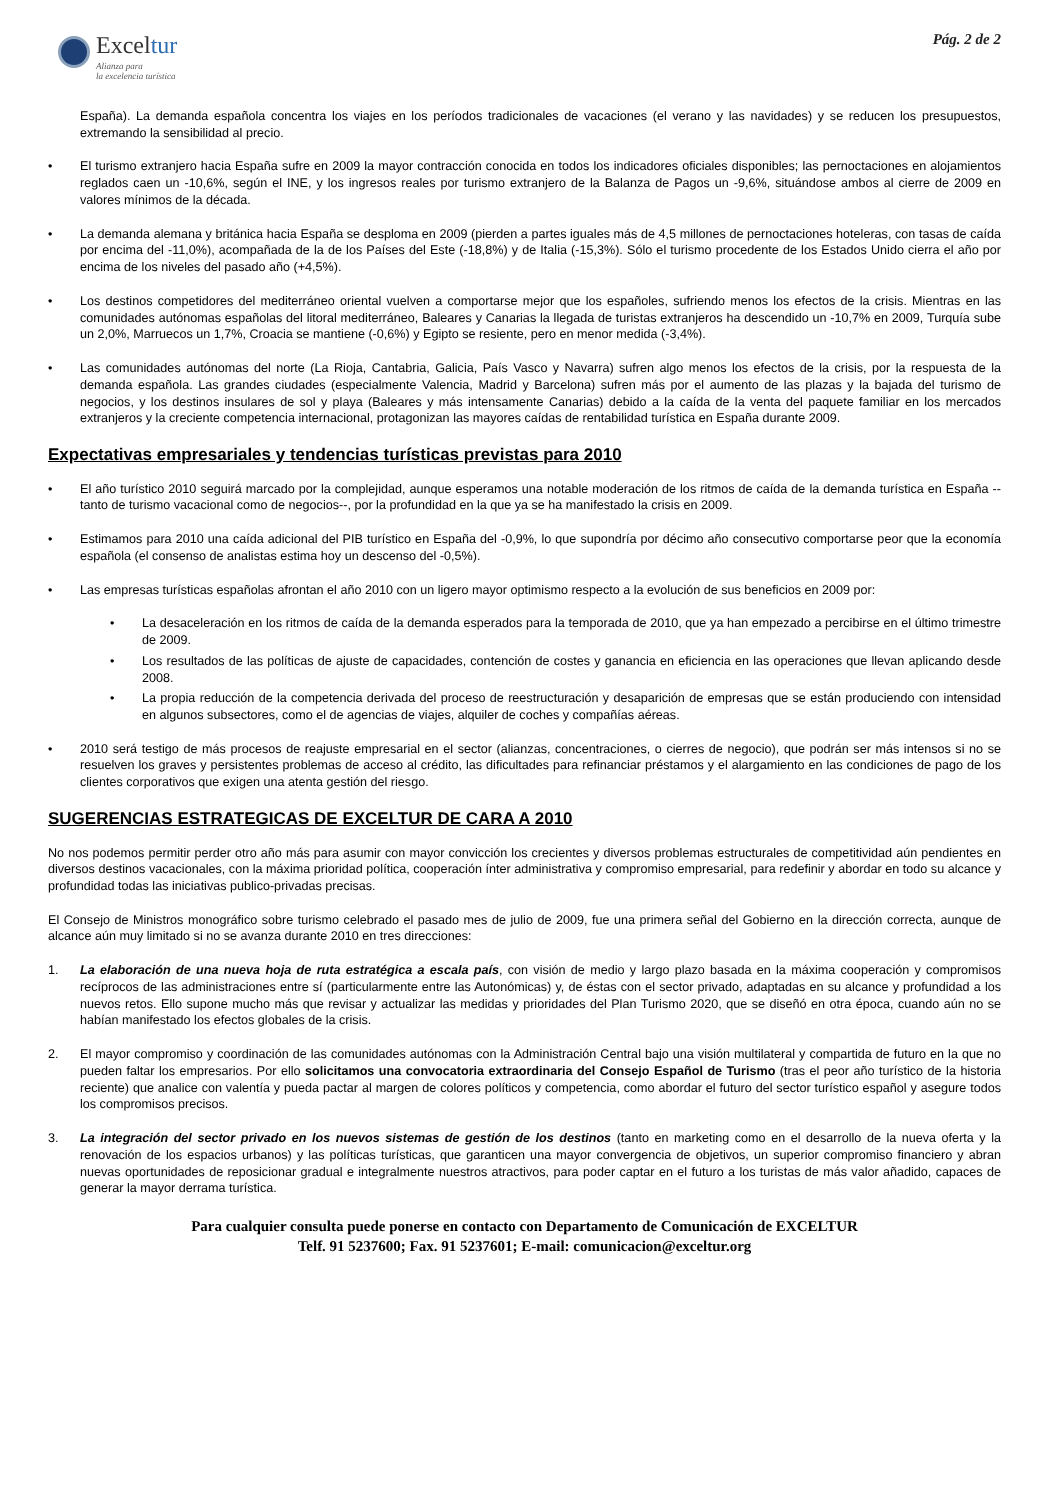Exceltur
Alianza para
la excelencia turística
Pág. 2 de 2
España). La demanda española concentra los viajes en los períodos tradicionales de vacaciones (el verano y las navidades) y se reducen los presupuestos, extremando la sensibilidad al precio.
• El turismo extranjero hacia España sufre en 2009 la mayor contracción conocida en todos los indicadores oficiales disponibles; las pernoctaciones en alojamientos reglados caen un -10,6%, según el INE, y los ingresos reales por turismo extranjero de la Balanza de Pagos un -9,6%, situándose ambos al cierre de 2009 en valores mínimos de la década.
• La demanda alemana y británica hacia España se desploma en 2009 (pierden a partes iguales más de 4,5 millones de pernoctaciones hoteleras, con tasas de caída por encima del -11,0%), acompañada de la de los Países del Este (-18,8%) y de Italia (-15,3%). Sólo el turismo procedente de los Estados Unido cierra el año por encima de los niveles del pasado año (+4,5%).
• Los destinos competidores del mediterráneo oriental vuelven a comportarse mejor que los españoles, sufriendo menos los efectos de la crisis. Mientras en las comunidades autónomas españolas del litoral mediterráneo, Baleares y Canarias la llegada de turistas extranjeros ha descendido un -10,7% en 2009, Turquía sube un 2,0%, Marruecos un 1,7%, Croacia se mantiene (-0,6%) y Egipto se resiente, pero en menor medida (-3,4%).
• Las comunidades autónomas del norte (La Rioja, Cantabria, Galicia, País Vasco y Navarra) sufren algo menos los efectos de la crisis, por la respuesta de la demanda española. Las grandes ciudades (especialmente Valencia, Madrid y Barcelona) sufren más por el aumento de las plazas y la bajada del turismo de negocios, y los destinos insulares de sol y playa (Baleares y más intensamente Canarias) debido a la caída de la venta del paquete familiar en los mercados extranjeros y la creciente competencia internacional, protagonizan las mayores caídas de rentabilidad turística en España durante 2009.
Expectativas empresariales y tendencias turísticas previstas para 2010
• El año turístico 2010 seguirá marcado por la complejidad, aunque esperamos una notable moderación de los ritmos de caída de la demanda turística en España --tanto de turismo vacacional como de negocios--, por la profundidad en la que ya se ha manifestado la crisis en 2009.
• Estimamos para 2010 una caída adicional del PIB turístico en España del -0,9%, lo que supondría por décimo año consecutivo comportarse peor que la economía española (el consenso de analistas estima hoy un descenso del -0,5%).
• Las empresas turísticas españolas afrontan el año 2010 con un ligero mayor optimismo respecto a la evolución de sus beneficios en 2009 por:
• La desaceleración en los ritmos de caída de la demanda esperados para la temporada de 2010, que ya han empezado a percibirse en el último trimestre de 2009.
• Los resultados de las políticas de ajuste de capacidades, contención de costes y ganancia en eficiencia en las operaciones que llevan aplicando desde 2008.
• La propia reducción de la competencia derivada del proceso de reestructuración y desaparición de empresas que se están produciendo con intensidad en algunos subsectores, como el de agencias de viajes, alquiler de coches y compañías aéreas.
• 2010 será testigo de más procesos de reajuste empresarial en el sector (alianzas, concentraciones, o cierres de negocio), que podrán ser más intensos si no se resuelven los graves y persistentes problemas de acceso al crédito, las dificultades para refinanciar préstamos y el alargamiento en las condiciones de pago de los clientes corporativos que exigen una atenta gestión del riesgo.
SUGERENCIAS ESTRATEGICAS DE EXCELTUR DE CARA A 2010
No nos podemos permitir perder otro año más para asumir con mayor convicción los crecientes y diversos problemas estructurales de competitividad aún pendientes en diversos destinos vacacionales, con la máxima prioridad política, cooperación ínter administrativa y compromiso empresarial, para redefinir y abordar en todo su alcance y profundidad todas las iniciativas publico-privadas precisas.
El Consejo de Ministros monográfico sobre turismo celebrado el pasado mes de julio de 2009, fue una primera señal del Gobierno en la dirección correcta, aunque de alcance aún muy limitado si no se avanza durante 2010 en tres direcciones:
1. La elaboración de una nueva hoja de ruta estratégica a escala país, con visión de medio y largo plazo basada en la máxima cooperación y compromisos recíprocos de las administraciones entre sí (particularmente entre las Autonómicas) y, de éstas con el sector privado, adaptadas en su alcance y profundidad a los nuevos retos. Ello supone mucho más que revisar y actualizar las medidas y prioridades del Plan Turismo 2020, que se diseñó en otra época, cuando aún no se habían manifestado los efectos globales de la crisis.
2. El mayor compromiso y coordinación de las comunidades autónomas con la Administración Central bajo una visión multilateral y compartida de futuro en la que no pueden faltar los empresarios. Por ello solicitamos una convocatoria extraordinaria del Consejo Español de Turismo (tras el peor año turístico de la historia reciente) que analice con valentía y pueda pactar al margen de colores políticos y competencia, como abordar el futuro del sector turístico español y asegure todos los compromisos precisos.
3. La integración del sector privado en los nuevos sistemas de gestión de los destinos (tanto en marketing como en el desarrollo de la nueva oferta y la renovación de los espacios urbanos) y las políticas turísticas, que garanticen una mayor convergencia de objetivos, un superior compromiso financiero y abran nuevas oportunidades de reposicionar gradual e integralmente nuestros atractivos, para poder captar en el futuro a los turistas de más valor añadido, capaces de generar la mayor derrama turística.
Para cualquier consulta puede ponerse en contacto con Departamento de Comunicación de EXCELTUR
Telf. 91 5237600; Fax. 91 5237601; E-mail: comunicacion@exceltur.org